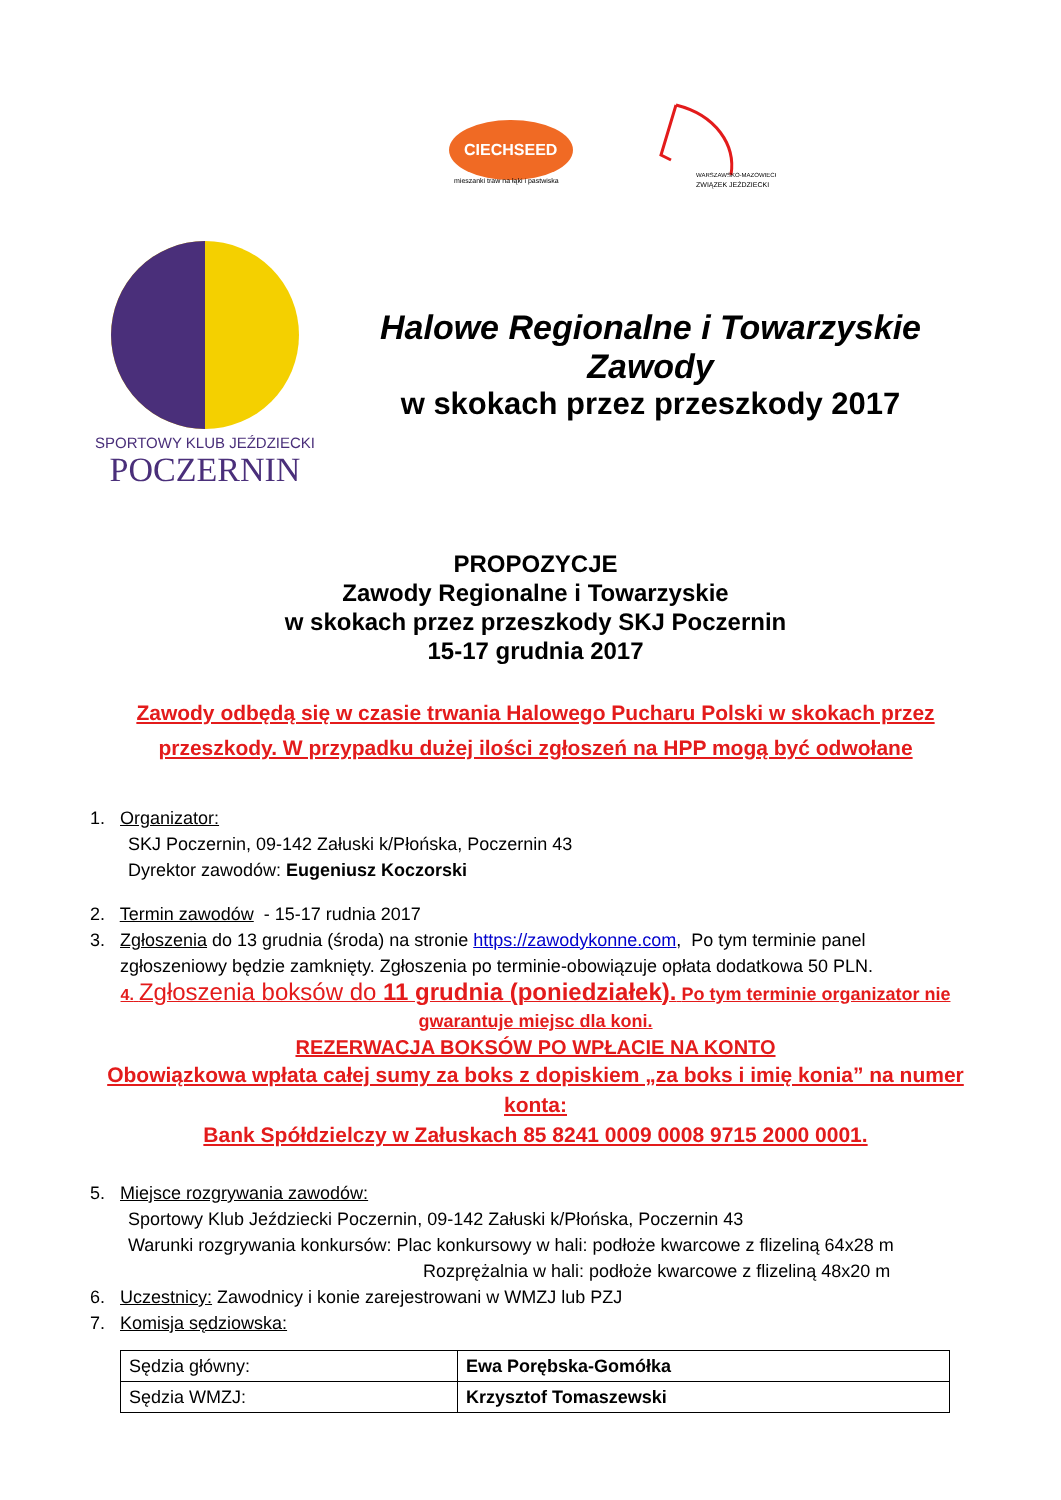CIECHSEED
mieszanki traw na łąki i pastwiska
WARSZAWSKO-MAZOWIECKI
ZWIĄZEK JEŹDZIECKI
SPORTOWY KLUB JEŹDZIECKI
POCZERNIN
Halowe Regionalne i Towarzyskie Zawody
w skokach przez przeszkody 2017
PROPOZYCJE
Zawody Regionalne i Towarzyskie
w skokach przez przeszkody SKJ Poczernin
15-17 grudnia 2017
Zawody odbędą się w czasie trwania Halowego Pucharu Polski w skokach przez przeszkody. W przypadku dużej ilości zgłoszeń na HPP mogą być odwołane
1. Organizator:
SKJ Poczernin, 09-142 Załuski k/Płońska, Poczernin 43
Dyrektor zawodów: Eugeniusz Koczorski
2. Termin zawodów - 15-17 rudnia 2017
3. Zgłoszenia do 13 grudnia (środa) na stronie https://zawodykonne.com, Po tym terminie panel
zgłoszeniowy będzie zamknięty. Zgłoszenia po terminie-obowiązuje opłata dodatkowa 50 PLN.
4. Zgłoszenia boksów do 11 grudnia (poniedziałek). Po tym terminie organizator nie gwarantuje miejsc dla koni.
REZERWACJA BOKSÓW PO WPŁACIE NA KONTO
Obowiązkowa wpłata całej sumy za boks z dopiskiem „za boks i imię konia” na numer konta:
Bank Spółdzielczy w Załuskach 85 8241 0009 0008 9715 2000 0001.
5. Miejsce rozgrywania zawodów:
Sportowy Klub Jeździecki Poczernin, 09-142 Załuski k/Płońska, Poczernin 43
Warunki rozgrywania konkursów: Plac konkursowy w hali: podłoże kwarcowe z flizeliną 64x28 m
Rozprężalnia w hali: podłoże kwarcowe z flizeliną 48x20 m
6. Uczestnicy: Zawodnicy i konie zarejestrowani w WMZJ lub PZJ
7. Komisja sędziowska:
| Sędzia główny: | Ewa Porębska-Gomółka |
| Sędzia WMZJ: | Krzysztof Tomaszewski |